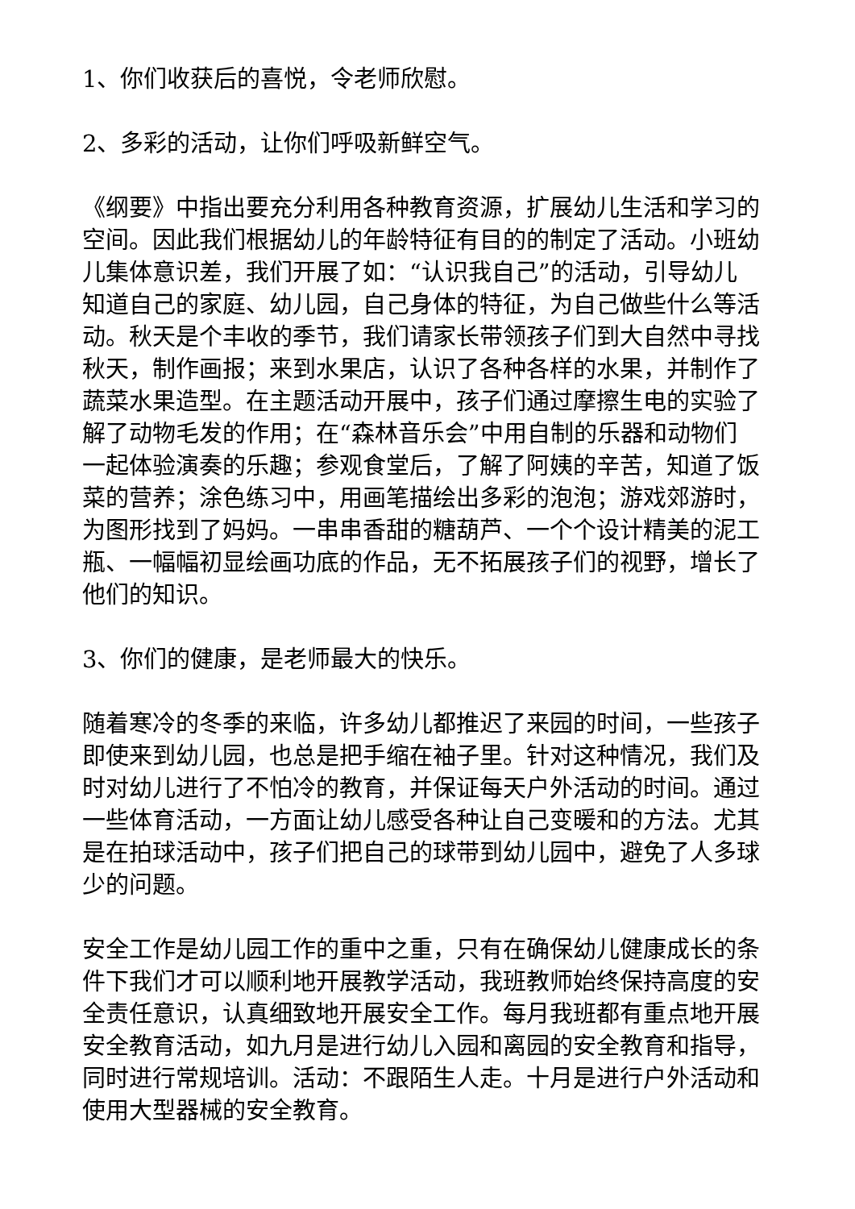1、你们收获后的喜悦，令老师欣慰。
2、多彩的活动，让你们呼吸新鲜空气。
《纲要》中指出要充分利用各种教育资源，扩展幼儿生活和学习的空间。因此我们根据幼儿的年龄特征有目的的制定了活动。小班幼儿集体意识差，我们开展了如：“认识我自己”的活动，引导幼儿知道自己的家庭、幼儿园，自己身体的特征，为自己做些什么等活动。秋天是个丰收的季节，我们请家长带领孩子们到大自然中寻找秋天，制作画报；来到水果店，认识了各种各样的水果，并制作了蔬菜水果造型。在主题活动开展中，孩子们通过摩擦生电的实验了解了动物毛发的作用；在“森林音乐会”中用自制的乐器和动物们一起体验演奏的乐趣；参观食堂后，了解了阿姨的辛苦，知道了饭菜的营养；涂色练习中，用画笔描绘出多彩的泡泡；游戏郊游时，为图形找到了妈妈。一串串香甜的糖葫芦、一个个设计精美的泥工瓶、一幅幅初显绘画功底的作品，无不拓展孩子们的视野，增长了他们的知识。
3、你们的健康，是老师最大的快乐。
随着寒冷的冬季的来临，许多幼儿都推迟了来园的时间，一些孩子即使来到幼儿园，也总是把手缩在袖子里。针对这种情况，我们及时对幼儿进行了不怕冷的教育，并保证每天户外活动的时间。通过一些体育活动，一方面让幼儿感受各种让自己变暖和的方法。尤其是在拍球活动中，孩子们把自己的球带到幼儿园中，避免了人多球少的问题。
安全工作是幼儿园工作的重中之重，只有在确保幼儿健康成长的条件下我们才可以顺利地开展教学活动，我班教师始终保持高度的安全责任意识，认真细致地开展安全工作。每月我班都有重点地开展安全教育活动，如九月是进行幼儿入园和离园的安全教育和指导，同时进行常规培训。活动：不跟陌生人走。十月是进行户外活动和使用大型器械的安全教育。